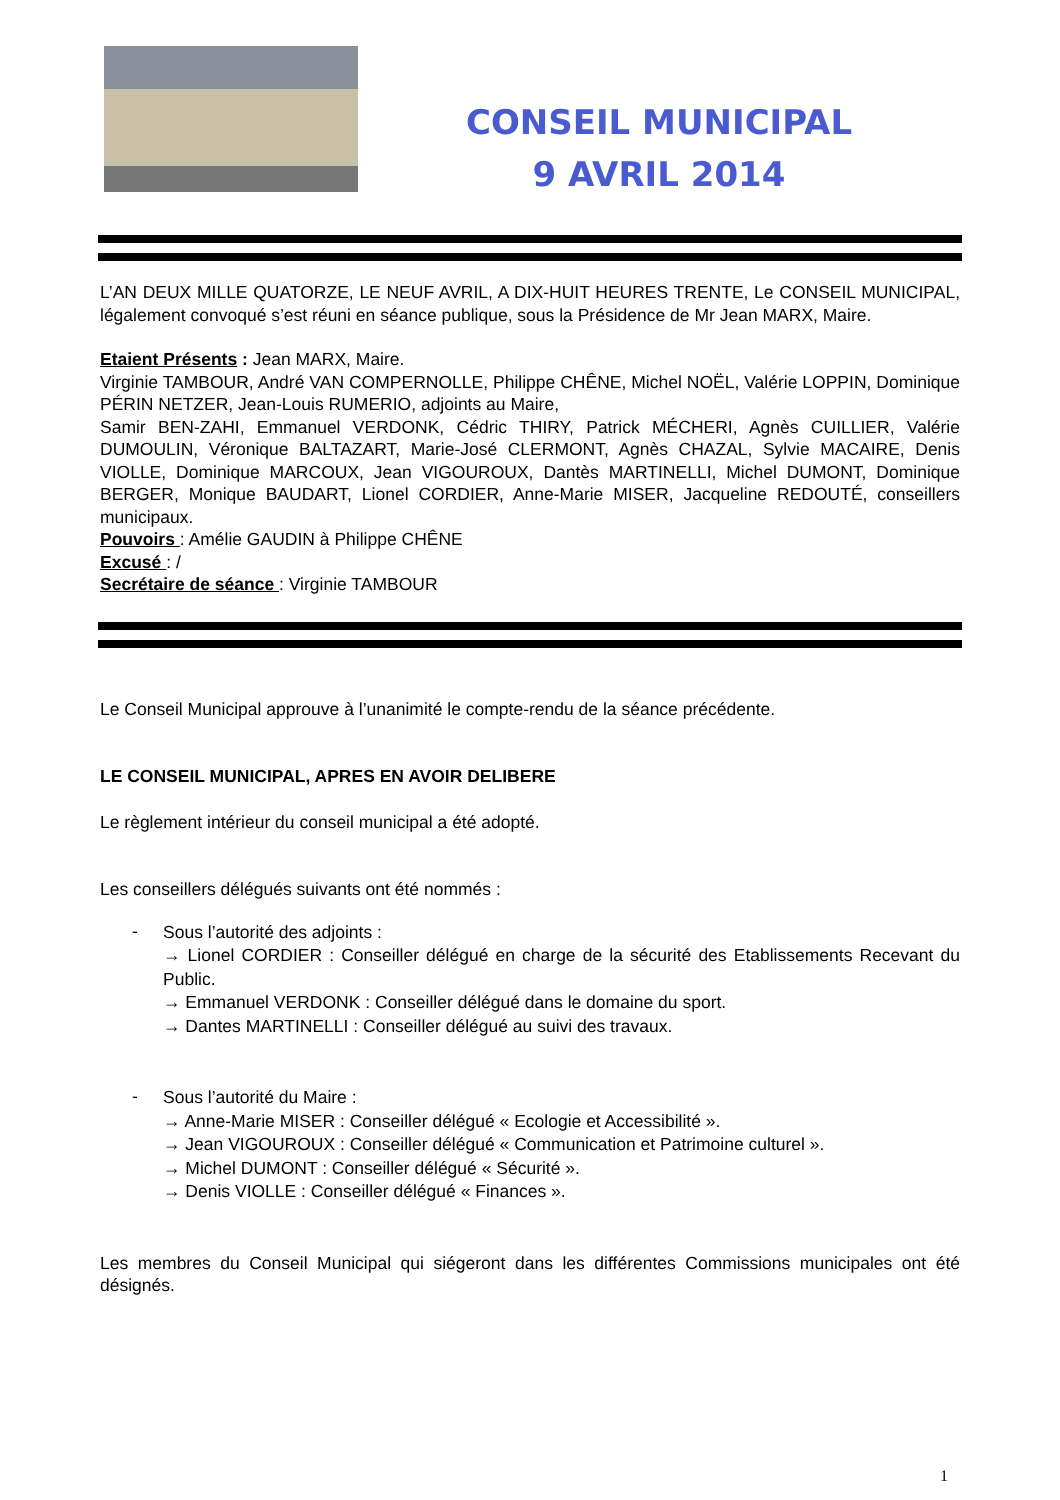CONSEIL MUNICIPAL
9 AVRIL 2014
L’AN DEUX MILLE QUATORZE, LE NEUF AVRIL, A DIX-HUIT HEURES TRENTE, Le CONSEIL MUNICIPAL, légalement convoqué s’est réuni en séance publique, sous la Présidence de Mr Jean MARX, Maire.
Etaient Présents : Jean MARX, Maire.
Virginie TAMBOUR, André VAN COMPERNOLLE, Philippe CHÊNE, Michel NOËL, Valérie LOPPIN, Dominique PÉRIN NETZER, Jean-Louis RUMERIO, adjoints au Maire,
Samir BEN-ZAHI, Emmanuel VERDONK, Cédric THIRY, Patrick MÉCHERI, Agnès CUILLIER, Valérie DUMOULIN, Véronique BALTAZART, Marie-José CLERMONT, Agnès CHAZAL, Sylvie MACAIRE, Denis VIOLLE, Dominique MARCOUX, Jean VIGOUROUX, Dantès MARTINELLI, Michel DUMONT, Dominique BERGER, Monique BAUDART, Lionel CORDIER, Anne-Marie MISER, Jacqueline REDOUTÉ, conseillers municipaux.
Pouvoirs : Amélie GAUDIN à Philippe CHÊNE
Excusé : /
Secrétaire de séance : Virginie TAMBOUR
Le Conseil Municipal approuve à l’unanimité le compte-rendu de la séance précédente.
LE CONSEIL MUNICIPAL, APRES EN AVOIR DELIBERE
Le règlement intérieur du conseil municipal a été adopté.
Les conseillers délégués suivants ont été nommés :
- Sous l’autorité des adjoints :
→ Lionel CORDIER : Conseiller délégué en charge de la sécurité des Etablissements Recevant du Public.
→ Emmanuel VERDONK : Conseiller délégué dans le domaine du sport.
→ Dantes MARTINELLI : Conseiller délégué au suivi des travaux.
- Sous l’autorité du Maire :
→ Anne-Marie MISER : Conseiller délégué « Ecologie et Accessibilité ».
→ Jean VIGOUROUX : Conseiller délégué « Communication et Patrimoine culturel ».
→ Michel DUMONT : Conseiller délégué « Sécurité ».
→ Denis VIOLLE : Conseiller délégué « Finances ».
Les membres du Conseil Municipal qui siégeront dans les différentes Commissions municipales ont été désignés.
1